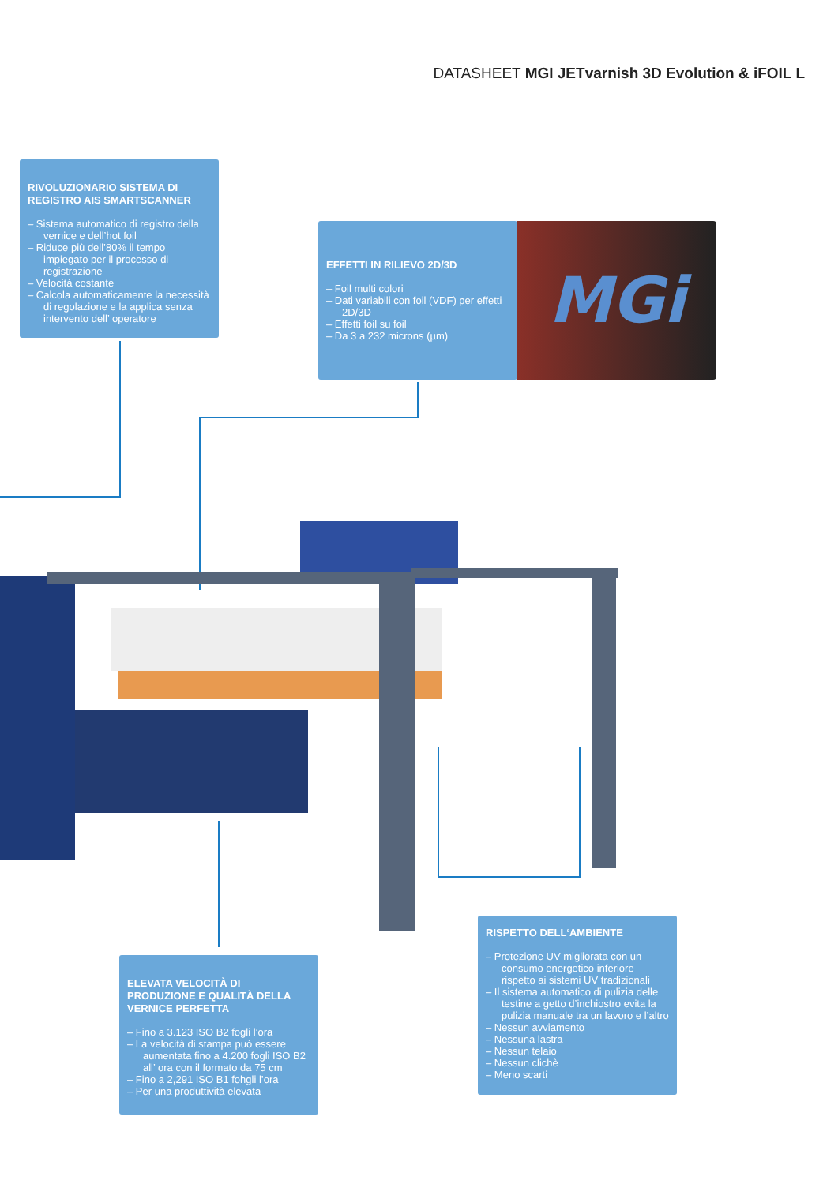DATASHEET MGI JETvarnish 3D Evolution & iFOIL L
RIVOLUZIONARIO SISTEMA DI
REGISTRO AIS SMARTSCANNER
– Sistema automatico di registro della vernice e dell’hot foil
– Riduce più dell’80% il tempo impiegato per il processo di registrazione
– Velocità costante
– Calcola automaticamente la necessità di regolazione e la applica senza intervento dell’ operatore
EFFETTI IN RILIEVO 2D/3D
– Foil multi colori
– Dati variabili con foil (VDF) per effetti 2D/3D
– Effetti foil su foil
– Da 3 a 232 microns (µm)
MGi
ELEVATA VELOCITÀ DI PRODUZIONE E QUALITÀ DELLA VERNICE PERFETTA
– Fino a 3.123 ISO B2 fogli l’ora
– La velocità di stampa può essere aumentata fino a 4.200 fogli ISO B2 all’ ora con il formato da 75 cm
– Fino a 2,291 ISO B1 fohgli l’ora
– Per una produttività elevata
RISPETTO DELL‘AMBIENTE
– Protezione UV migliorata con un consumo energetico inferiore rispetto ai sistemi UV tradizionali
– Il sistema automatico di pulizia delle testine a getto d’inchiostro evita la pulizia manuale tra un lavoro e l’altro
– Nessun avviamento
– Nessuna lastra
– Nessun telaio
– Nessun clichè
– Meno scarti